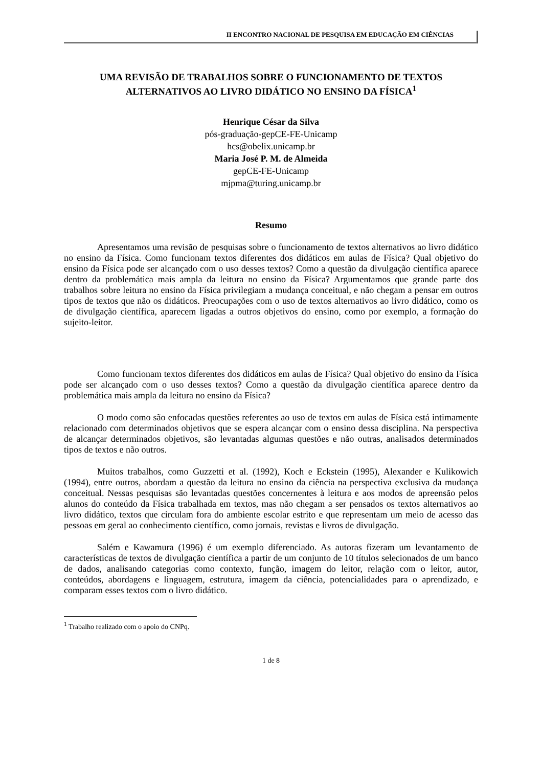II ENCONTRO NACIONAL DE PESQUISA EM EDUCAÇÃO EM CIÊNCIAS
UMA REVISÃO DE TRABALHOS SOBRE O FUNCIONAMENTO DE TEXTOS ALTERNATIVOS AO LIVRO DIDÁTICO NO ENSINO DA FÍSICA<sup>1</sup>
Henrique César da Silva
pós-graduação-gepCE-FE-Unicamp
hcs@obelix.unicamp.br
Maria José P. M. de Almeida
gepCE-FE-Unicamp
mjpma@turing.unicamp.br
Resumo
Apresentamos uma revisão de pesquisas sobre o funcionamento de textos alternativos ao livro didático no ensino da Física. Como funcionam textos diferentes dos didáticos em aulas de Física? Qual objetivo do ensino da Física pode ser alcançado com o uso desses textos? Como a questão da divulgação científica aparece dentro da problemática mais ampla da leitura no ensino da Física? Argumentamos que grande parte dos trabalhos sobre leitura no ensino da Física privilegiam a mudança conceitual, e não chegam a pensar em outros tipos de textos que não os didáticos. Preocupações com o uso de textos alternativos ao livro didático, como os de divulgação científica, aparecem ligadas a outros objetivos do ensino, como por exemplo, a formação do sujeito-leitor.
Como funcionam textos diferentes dos didáticos em aulas de Física? Qual objetivo do ensino da Física pode ser alcançado com o uso desses textos? Como a questão da divulgação científica aparece dentro da problemática mais ampla da leitura no ensino da Física?
O modo como são enfocadas questões referentes ao uso de textos em aulas de Física está intimamente relacionado com determinados objetivos que se espera alcançar com o ensino dessa disciplina. Na perspectiva de alcançar determinados objetivos, são levantadas algumas questões e não outras, analisados determinados tipos de textos e não outros.
Muitos trabalhos, como Guzzetti et al. (1992), Koch e Eckstein (1995), Alexander e Kulikowich (1994), entre outros, abordam a questão da leitura no ensino da ciência na perspectiva exclusiva da mudança conceitual. Nessas pesquisas são levantadas questões concernentes à leitura e aos modos de apreensão pelos alunos do conteúdo da Física trabalhada em textos, mas não chegam a ser pensados os textos alternativos ao livro didático, textos que circulam fora do ambiente escolar estrito e que representam um meio de acesso das pessoas em geral ao conhecimento científico, como jornais, revistas e livros de divulgação.
Salém e Kawamura (1996) é um exemplo diferenciado. As autoras fizeram um levantamento de características de textos de divulgação científica a partir de um conjunto de 10 títulos selecionados de um banco de dados, analisando categorias como contexto, função, imagem do leitor, relação com o leitor, autor, conteúdos, abordagens e linguagem, estrutura, imagem da ciência, potencialidades para o aprendizado, e comparam esses textos com o livro didático.
<sup>1</sup> Trabalho realizado com o apoio do CNPq.
1 de 8